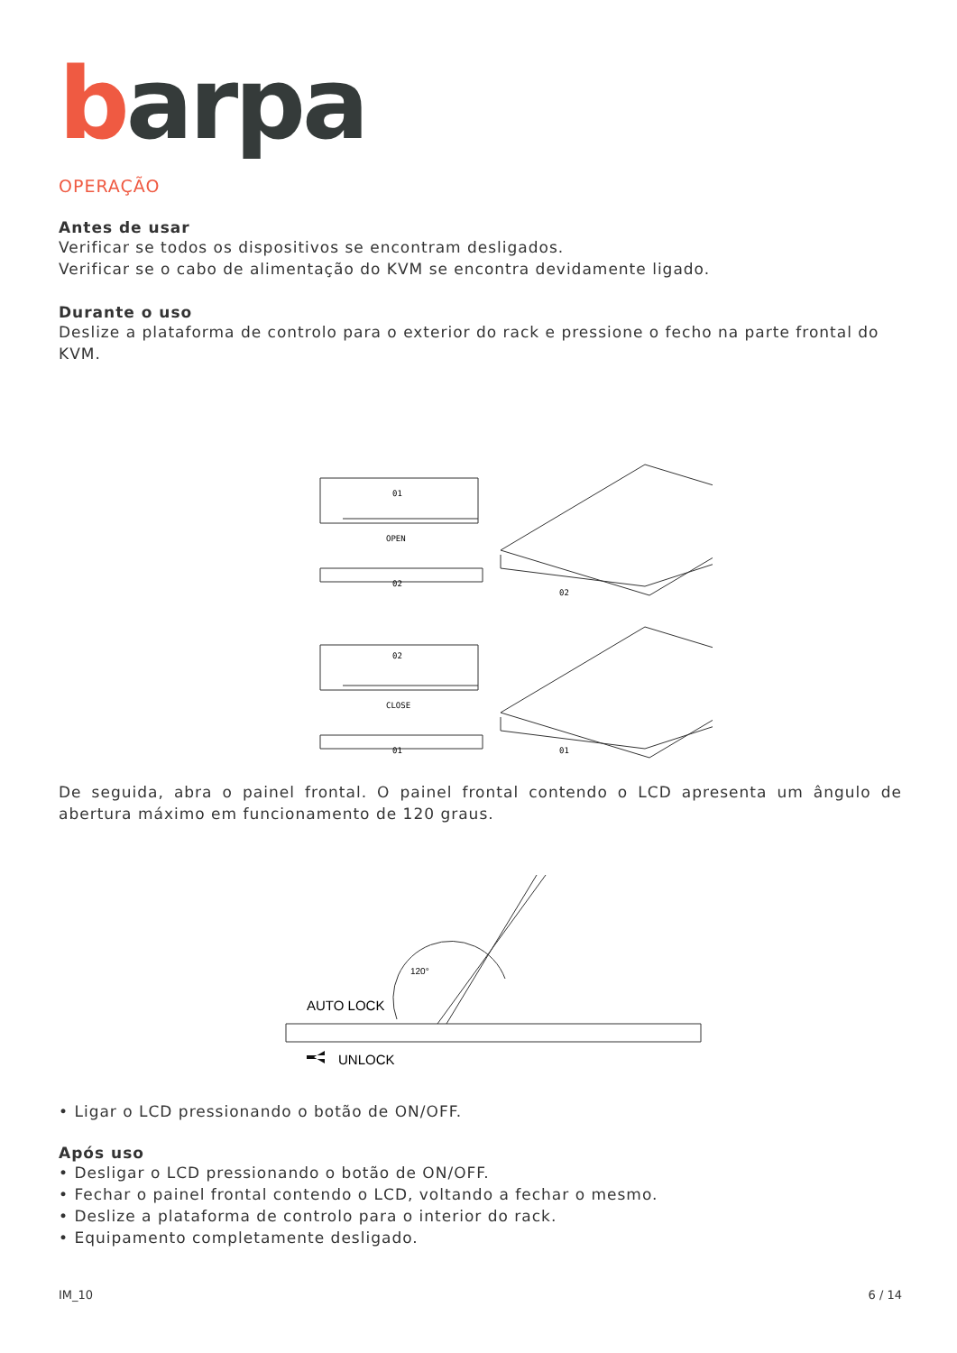barpa
OPERAÇÃO
Antes de usar
Verificar se todos os dispositivos se encontram desligados.
Verificar se o cabo de alimentação do KVM se encontra devidamente ligado.
Durante o uso
Deslize a plataforma de controlo para o exterior do rack e pressione o fecho na parte frontal do KVM.
OPEN
02
01
CLOSE
01
02
02
01
De seguida, abra o painel frontal. O painel frontal contendo o LCD apresenta um ângulo de abertura máximo em funcionamento de 120 graus.
AUTO LOCK
UNLOCK
120°
• Ligar o LCD pressionando o botão de ON/OFF.
Após uso
• Desligar o LCD pressionando o botão de ON/OFF.
• Fechar o painel frontal contendo o LCD, voltando a fechar o mesmo.
• Deslize a plataforma de controlo para o interior do rack.
• Equipamento completamente desligado.
IM_10 6 / 14